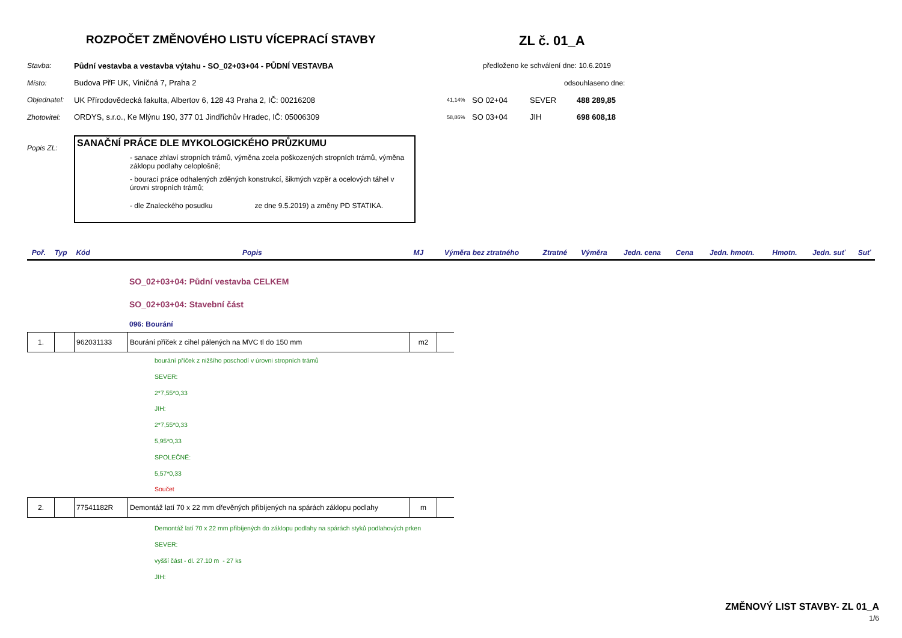ROZPOČET ZMĚNOVÉHO LISTU VÍCEPRACÍ STAVBY
ZL č. 01_A
Stavba: Půdní vestavba a vestavba výtahu - SO_02+03+04 - PŮDNÍ VESTAVBA předloženo ke schválení dne: 10.6.2019
Místo: Budova PřF UK, Viničná 7, Praha 2 odsouhlaseno dne:
Objednatel: UK Přírodovědecká fakulta, Albertov 6, 128 43 Praha 2, IČ: 00216208 41,14% SO 02+04 SEVER 488 289,85
Zhotovitel: ORDYS, s.r.o., Ke Mlýnu 190, 377 01 Jindřichův Hradec, IČ: 05006309 58,86% SO 03+04 JIH 698 608,18
Popis ZL:
SANAČNÍ PRÁCE DLE MYKOLOGICKÉHO PRŮZKUMU
- sanace zhlaví stropních trámů, výměna zcela poškozených stropních trámů, výměna záklopu podlahy celoplošně;
- bourací práce odhalených zděných konstrukcí, šikmých vzpěr a ocelových táhel v úrovni stropních trámů;
- dle Znaleckého posudku ze dne 9.5.2019) a změny PD STATIKA.
| Poř. | Typ | Kód | Popis | MJ | Výměra bez ztratného | Ztratné | Výměra | Jedn. cena | Cena | Jedn. hmotn. | Hmotn. | Jedn. suť | Suť |
| --- | --- | --- | --- | --- | --- | --- | --- | --- | --- | --- | --- | --- | --- |
SO_02+03+04: Půdní vestavba CELKEM
SO_02+03+04: Stavební část
096: Bourání
| 1. | | 962031133 | Bourání příček z cihel pálených na MVC tl do 150 mm | m2 | |
bourání příček z nižšího poschodí v úrovni stropních trámů
SEVER:
2*7,55*0,33
JIH:
2*7,55*0,33
5,95*0,33
SPOLEČNÉ:
5,57*0,33
Součet
| 2. | | 77541182R | Demontáž latí 70 x 22 mm dřevěných přibíjených na spárách záklopu podlahy | m | |
Demontáž latí 70 x 22 mm přibíjených do záklopu podlahy na spárách styků podlahových prken
SEVER:
vyšší část - dl. 27.10 m - 27 ks
JIH:
ZMĚNOVÝ LIST STAVBY- ZL 01_A
1/6